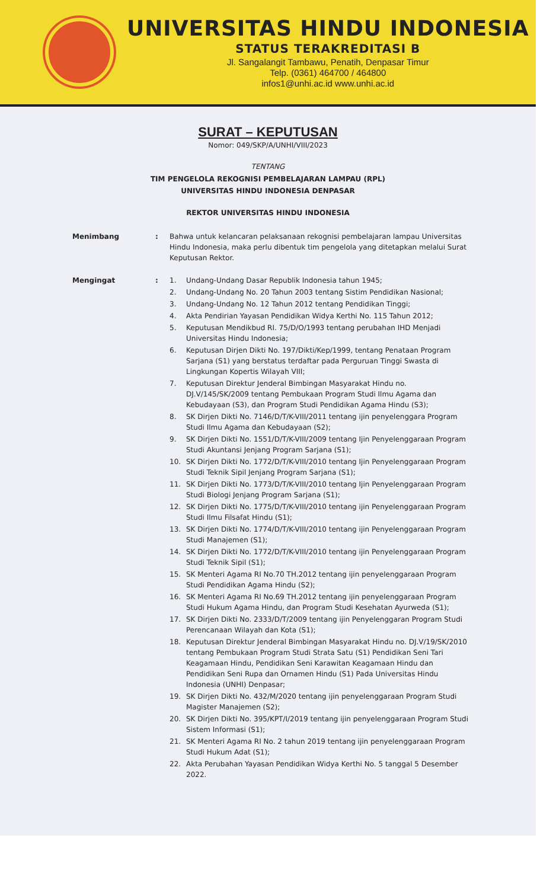UNIVERSITAS HINDU INDONESIA
STATUS TERAKREDITASI B
Jl. Sangalangit Tambawu, Penatih, Denpasar Timur
Telp. (0361) 464700 / 464800
infos1@unhi.ac.id www.unhi.ac.id
SURAT – KEPUTUSAN
Nomor: 049/SKP/A/UNHI/VIII/2023
TENTANG
TIM PENGELOLA REKOGNISI PEMBELAJARAN LAMPAU (RPL)
UNIVERSITAS HINDU INDONESIA DENPASAR
REKTOR UNIVERSITAS HINDU INDONESIA
Menimbang : Bahwa untuk kelancaran pelaksanaan rekognisi pembelajaran lampau Universitas Hindu Indonesia, maka perlu dibentuk tim pengelola yang ditetapkan melalui Surat Keputusan Rektor.
Mengingat : 1. Undang-Undang Dasar Republik Indonesia tahun 1945;
2. Undang-Undang No. 20 Tahun 2003 tentang Sistim Pendidikan Nasional;
3. Undang-Undang No. 12 Tahun 2012 tentang Pendidikan Tinggi;
4. Akta Pendirian Yayasan Pendidikan Widya Kerthi No. 115 Tahun 2012;
5. Keputusan Mendikbud RI. 75/D/O/1993 tentang perubahan IHD Menjadi Universitas Hindu Indonesia;
6. Keputusan Dirjen Dikti No. 197/Dikti/Kep/1999, tentang Penataan Program Sarjana (S1) yang berstatus terdaftar pada Perguruan Tinggi Swasta di Lingkungan Kopertis Wilayah VIII;
7. Keputusan Direktur Jenderal Bimbingan Masyarakat Hindu no. DJ.V/145/SK/2009 tentang Pembukaan Program Studi Ilmu Agama dan Kebudayaan (S3), dan Program Studi Pendidikan Agama Hindu (S3);
8. SK Dirjen Dikti No. 7146/D/T/K-VIII/2011 tentang ijin penyelenggara Program Studi Ilmu Agama dan Kebudayaan (S2);
9. SK Dirjen Dikti No. 1551/D/T/K-VIII/2009 tentang Ijin Penyelenggaraan Program Studi Akuntansi Jenjang Program Sarjana (S1);
10. SK Dirjen Dikti No. 1772/D/T/K-VIII/2010 tentang Ijin Penyelenggaraan Program Studi Teknik Sipil Jenjang Program Sarjana (S1);
11. SK Dirjen Dikti No. 1773/D/T/K-VIII/2010 tentang Ijin Penyelenggaraan Program Studi Biologi Jenjang Program Sarjana (S1);
12. SK Dirjen Dikti No. 1775/D/T/K-VIII/2010 tentang ijin Penyelenggaraan Program Studi Ilmu Filsafat Hindu (S1);
13. SK Dirjen Dikti No. 1774/D/T/K-VIII/2010 tentang ijin Penyelenggaraan Program Studi Manajemen (S1);
14. SK Dirjen Dikti No. 1772/D/T/K-VIII/2010 tentang ijin Penyelenggaraan Program Studi Teknik Sipil (S1);
15. SK Menteri Agama RI No.70 TH.2012 tentang ijin penyelenggaraan Program Studi Pendidikan Agama Hindu (S2);
16. SK Menteri Agama RI No.69 TH.2012 tentang ijin penyelenggaraan Program Studi Hukum Agama Hindu, dan Program Studi Kesehatan Ayurweda (S1);
17. SK Dirjen Dikti No. 2333/D/T/2009 tentang ijin Penyelenggaran Program Studi Perencanaan Wilayah dan Kota (S1);
18. Keputusan Direktur Jenderal Bimbingan Masyarakat Hindu no. DJ.V/19/SK/2010 tentang Pembukaan Program Studi Strata Satu (S1) Pendidikan Seni Tari Keagamaan Hindu, Pendidikan Seni Karawitan Keagamaan Hindu dan Pendidikan Seni Rupa dan Ornamen Hindu (S1) Pada Universitas Hindu Indonesia (UNHI) Denpasar;
19. SK Dirjen Dikti No. 432/M/2020 tentang ijin penyelenggaraan Program Studi Magister Manajemen (S2);
20. SK Dirjen Dikti No. 395/KPT/I/2019 tentang ijin penyelenggaraan Program Studi Sistem Informasi (S1);
21. SK Menteri Agama RI No. 2 tahun 2019 tentang ijin penyelenggaraan Program Studi Hukum Adat (S1);
22. Akta Perubahan Yayasan Pendidikan Widya Kerthi No. 5 tanggal 5 Desember 2022.